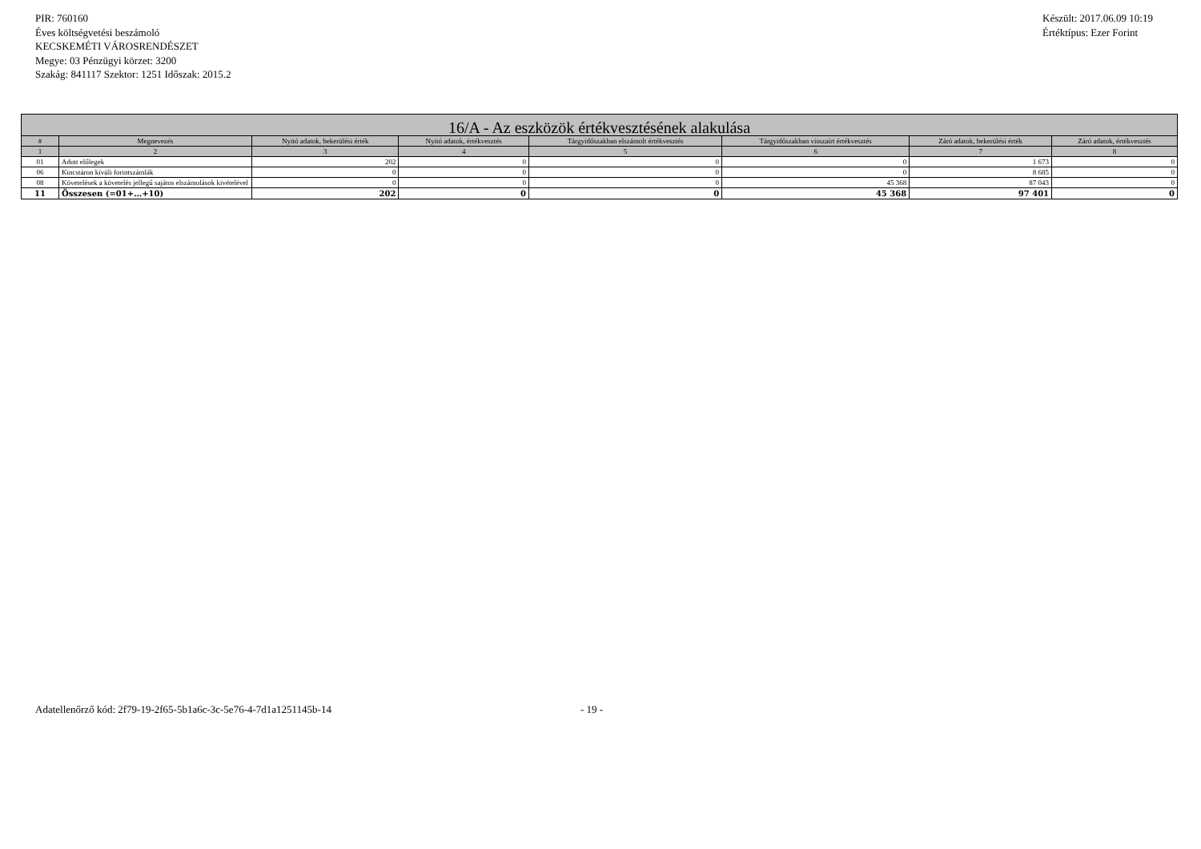PIR: 760160
Éves költségvetési beszámoló
KECSKEMÉTI VÁROSRENDÉSZET
Megye: 03 Pénzügyi körzet: 3200
Szakág: 841117 Szektor: 1251 Időszak: 2015.2
Készült: 2017.06.09 10:19
Értéktípus: Ezer Forint
| 16/A - Az eszközök értékvesztésének alakulása | | | | | | | |
| --- | --- | --- | --- | --- | --- | --- | --- |
| # | Megnevezés | Nyitó adatok, bekerülési érték | Nyitó adatok, értékvesztés | Tárgyidőszakban elszámolt értékvesztés | Tárgyidőszakban visszaírt értékvesztés | Záró adatok, bekerülési érték | Záró adatok, értékvesztés |
| 1 | 2 | 3 | 4 | 5 | 6 | 7 | 8 |
| 01 | Adott előlegek | 202 | 0 | 0 | 0 | 1 673 | 0 |
| 06 | Kincstáron kívüli forintszámlák | 0 | 0 | 0 | 0 | 8 685 | 0 |
| 08 | Követelések a követelés jellegű sajátos elszámolások kivételével | 0 | 0 | 0 | 45 368 | 87 043 | 0 |
| 11 | Összesen (=01+…+10) | 202 | 0 | 0 | 45 368 | 97 401 | 0 |
Adatellenőrző kód: 2f79-19-2f65-5b1a6c-3c-5e76-4-7d1a1251145b-14
- 19 -